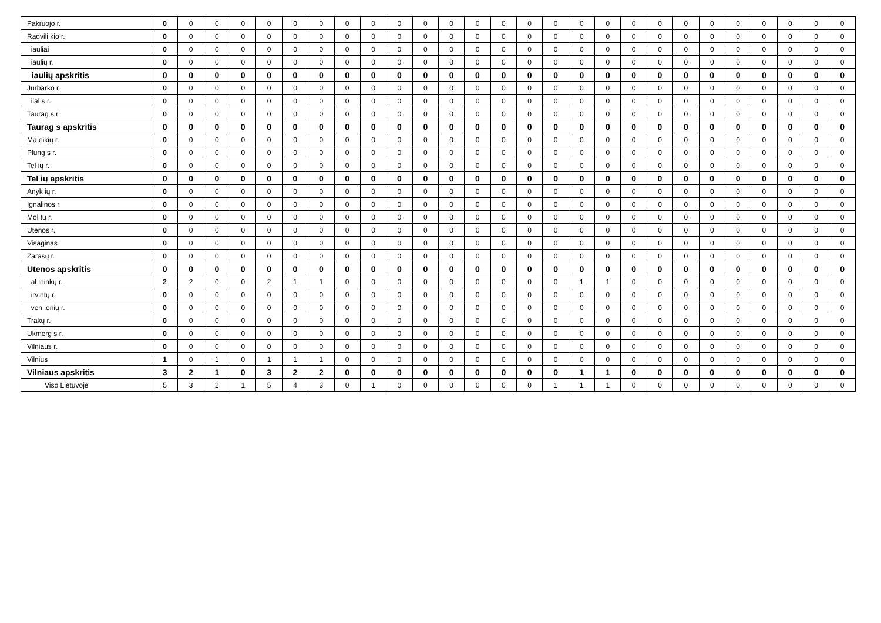| Pakruojo r. | 0 | 0 | 0 | 0 | 0 | 0 | 0 | 0 | 0 | 0 | 0 | 0 | 0 | 0 | 0 | 0 | 0 | 0 | 0 | 0 | 0 | 0 | 0 | 0 | 0 | 0 | 0 |
| Radvili kio r. | 0 | 0 | 0 | 0 | 0 | 0 | 0 | 0 | 0 | 0 | 0 | 0 | 0 | 0 | 0 | 0 | 0 | 0 | 0 | 0 | 0 | 0 | 0 | 0 | 0 | 0 | 0 |
| iauliai | 0 | 0 | 0 | 0 | 0 | 0 | 0 | 0 | 0 | 0 | 0 | 0 | 0 | 0 | 0 | 0 | 0 | 0 | 0 | 0 | 0 | 0 | 0 | 0 | 0 | 0 | 0 |
| iaulių r. | 0 | 0 | 0 | 0 | 0 | 0 | 0 | 0 | 0 | 0 | 0 | 0 | 0 | 0 | 0 | 0 | 0 | 0 | 0 | 0 | 0 | 0 | 0 | 0 | 0 | 0 | 0 |
| iaulių apskritis | 0 | 0 | 0 | 0 | 0 | 0 | 0 | 0 | 0 | 0 | 0 | 0 | 0 | 0 | 0 | 0 | 0 | 0 | 0 | 0 | 0 | 0 | 0 | 0 | 0 | 0 | 0 |
| Jurbarko r. | 0 | 0 | 0 | 0 | 0 | 0 | 0 | 0 | 0 | 0 | 0 | 0 | 0 | 0 | 0 | 0 | 0 | 0 | 0 | 0 | 0 | 0 | 0 | 0 | 0 | 0 | 0 |
| ilal s r. | 0 | 0 | 0 | 0 | 0 | 0 | 0 | 0 | 0 | 0 | 0 | 0 | 0 | 0 | 0 | 0 | 0 | 0 | 0 | 0 | 0 | 0 | 0 | 0 | 0 | 0 | 0 |
| Taurag s r. | 0 | 0 | 0 | 0 | 0 | 0 | 0 | 0 | 0 | 0 | 0 | 0 | 0 | 0 | 0 | 0 | 0 | 0 | 0 | 0 | 0 | 0 | 0 | 0 | 0 | 0 | 0 |
| Taurag s apskritis | 0 | 0 | 0 | 0 | 0 | 0 | 0 | 0 | 0 | 0 | 0 | 0 | 0 | 0 | 0 | 0 | 0 | 0 | 0 | 0 | 0 | 0 | 0 | 0 | 0 | 0 | 0 |
| Ma eikių r. | 0 | 0 | 0 | 0 | 0 | 0 | 0 | 0 | 0 | 0 | 0 | 0 | 0 | 0 | 0 | 0 | 0 | 0 | 0 | 0 | 0 | 0 | 0 | 0 | 0 | 0 | 0 |
| Plung s r. | 0 | 0 | 0 | 0 | 0 | 0 | 0 | 0 | 0 | 0 | 0 | 0 | 0 | 0 | 0 | 0 | 0 | 0 | 0 | 0 | 0 | 0 | 0 | 0 | 0 | 0 | 0 |
| Tel ių r. | 0 | 0 | 0 | 0 | 0 | 0 | 0 | 0 | 0 | 0 | 0 | 0 | 0 | 0 | 0 | 0 | 0 | 0 | 0 | 0 | 0 | 0 | 0 | 0 | 0 | 0 | 0 |
| Tel ių apskritis | 0 | 0 | 0 | 0 | 0 | 0 | 0 | 0 | 0 | 0 | 0 | 0 | 0 | 0 | 0 | 0 | 0 | 0 | 0 | 0 | 0 | 0 | 0 | 0 | 0 | 0 | 0 |
| Anyk ių r. | 0 | 0 | 0 | 0 | 0 | 0 | 0 | 0 | 0 | 0 | 0 | 0 | 0 | 0 | 0 | 0 | 0 | 0 | 0 | 0 | 0 | 0 | 0 | 0 | 0 | 0 | 0 |
| Ignalinos r. | 0 | 0 | 0 | 0 | 0 | 0 | 0 | 0 | 0 | 0 | 0 | 0 | 0 | 0 | 0 | 0 | 0 | 0 | 0 | 0 | 0 | 0 | 0 | 0 | 0 | 0 | 0 |
| Mol tų r. | 0 | 0 | 0 | 0 | 0 | 0 | 0 | 0 | 0 | 0 | 0 | 0 | 0 | 0 | 0 | 0 | 0 | 0 | 0 | 0 | 0 | 0 | 0 | 0 | 0 | 0 | 0 |
| Utenos r. | 0 | 0 | 0 | 0 | 0 | 0 | 0 | 0 | 0 | 0 | 0 | 0 | 0 | 0 | 0 | 0 | 0 | 0 | 0 | 0 | 0 | 0 | 0 | 0 | 0 | 0 | 0 |
| Visaginas | 0 | 0 | 0 | 0 | 0 | 0 | 0 | 0 | 0 | 0 | 0 | 0 | 0 | 0 | 0 | 0 | 0 | 0 | 0 | 0 | 0 | 0 | 0 | 0 | 0 | 0 | 0 |
| Zarasų r. | 0 | 0 | 0 | 0 | 0 | 0 | 0 | 0 | 0 | 0 | 0 | 0 | 0 | 0 | 0 | 0 | 0 | 0 | 0 | 0 | 0 | 0 | 0 | 0 | 0 | 0 | 0 |
| Utenos apskritis | 0 | 0 | 0 | 0 | 0 | 0 | 0 | 0 | 0 | 0 | 0 | 0 | 0 | 0 | 0 | 0 | 0 | 0 | 0 | 0 | 0 | 0 | 0 | 0 | 0 | 0 | 0 |
| al ininkų r. | 2 | 2 | 0 | 0 | 2 | 1 | 1 | 0 | 0 | 0 | 0 | 0 | 0 | 0 | 0 | 0 | 1 | 1 | 0 | 0 | 0 | 0 | 0 | 0 | 0 | 0 | 0 |
| irvintų r. | 0 | 0 | 0 | 0 | 0 | 0 | 0 | 0 | 0 | 0 | 0 | 0 | 0 | 0 | 0 | 0 | 0 | 0 | 0 | 0 | 0 | 0 | 0 | 0 | 0 | 0 | 0 |
| ven ionių r. | 0 | 0 | 0 | 0 | 0 | 0 | 0 | 0 | 0 | 0 | 0 | 0 | 0 | 0 | 0 | 0 | 0 | 0 | 0 | 0 | 0 | 0 | 0 | 0 | 0 | 0 | 0 |
| Trakų r. | 0 | 0 | 0 | 0 | 0 | 0 | 0 | 0 | 0 | 0 | 0 | 0 | 0 | 0 | 0 | 0 | 0 | 0 | 0 | 0 | 0 | 0 | 0 | 0 | 0 | 0 | 0 |
| Ukmerg s r. | 0 | 0 | 0 | 0 | 0 | 0 | 0 | 0 | 0 | 0 | 0 | 0 | 0 | 0 | 0 | 0 | 0 | 0 | 0 | 0 | 0 | 0 | 0 | 0 | 0 | 0 | 0 |
| Vilniaus r. | 0 | 0 | 0 | 0 | 0 | 0 | 0 | 0 | 0 | 0 | 0 | 0 | 0 | 0 | 0 | 0 | 0 | 0 | 0 | 0 | 0 | 0 | 0 | 0 | 0 | 0 | 0 |
| Vilnius | 1 | 0 | 1 | 0 | 1 | 1 | 1 | 0 | 0 | 0 | 0 | 0 | 0 | 0 | 0 | 0 | 0 | 0 | 0 | 0 | 0 | 0 | 0 | 0 | 0 | 0 | 0 |
| Vilniaus apskritis | 3 | 2 | 1 | 0 | 3 | 2 | 2 | 0 | 0 | 0 | 0 | 0 | 0 | 0 | 0 | 0 | 1 | 1 | 0 | 0 | 0 | 0 | 0 | 0 | 0 | 0 | 0 |
| Viso Lietuvoje | 5 | 3 | 2 | 1 | 5 | 4 | 3 | 0 | 1 | 0 | 0 | 0 | 0 | 0 | 0 | 1 | 1 | 1 | 0 | 0 | 0 | 0 | 0 | 0 | 0 | 0 | 0 |